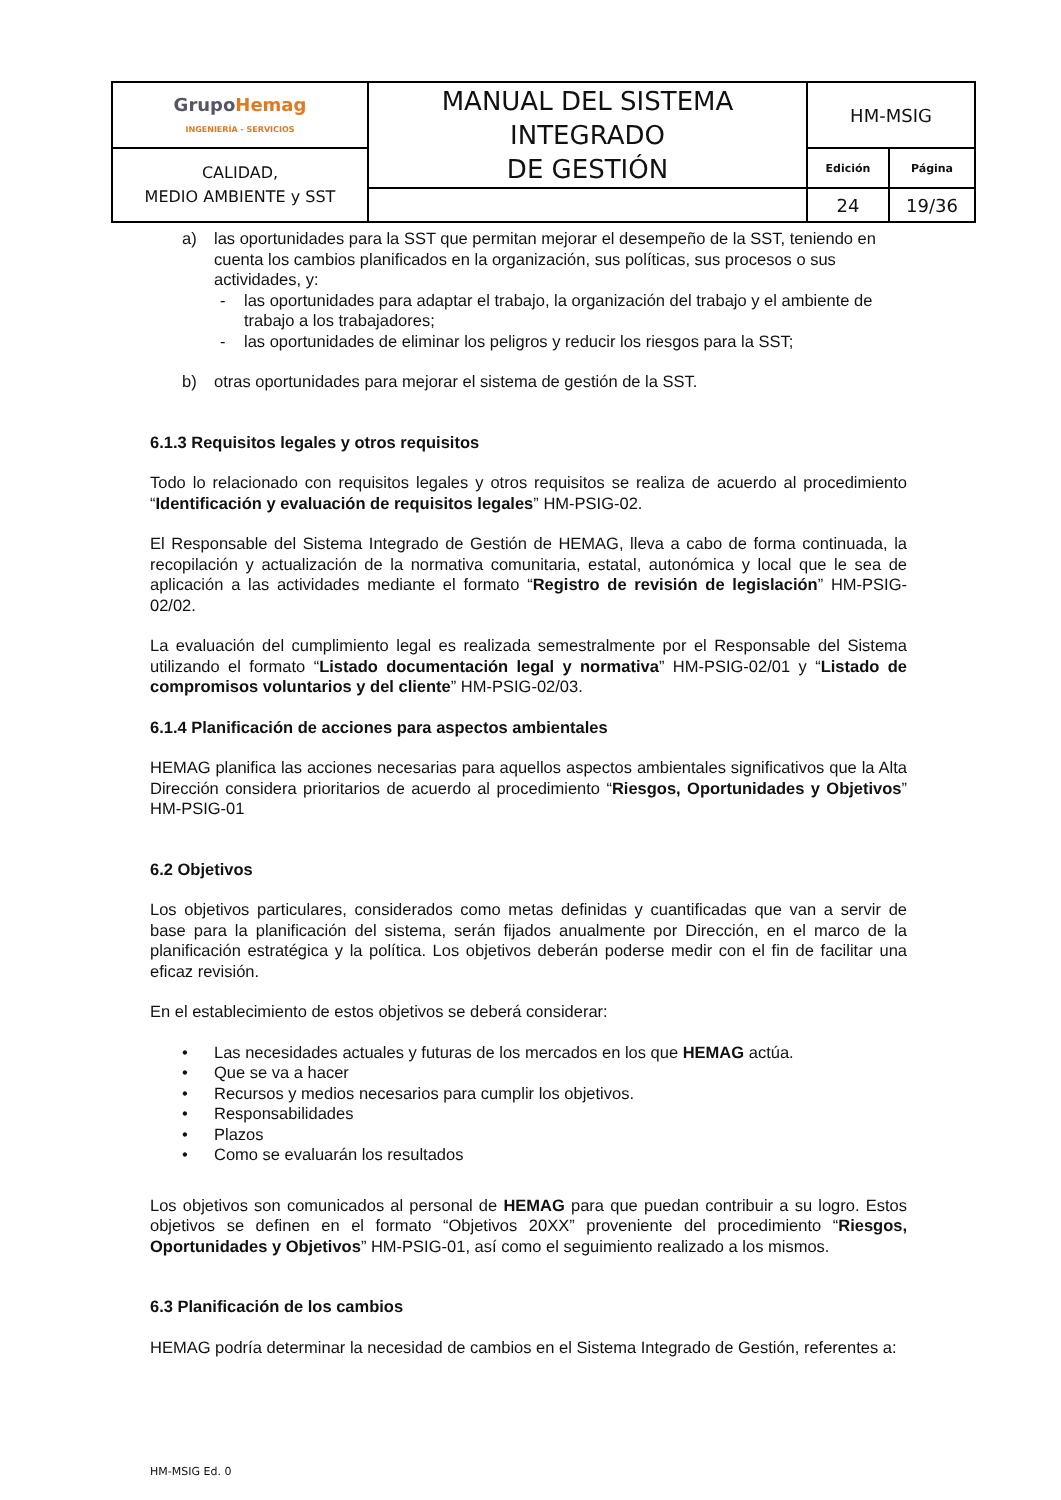| Grupo Hemag INGENIERÍA - SERVICIOS | MANUAL DEL SISTEMA INTEGRADO DE GESTIÓN | HM-MSIG | |
| CALIDAD, MEDIO AMBIENTE y SST | | Edición | Página |
| | | 24 | 19/36 |
a) las oportunidades para la SST que permitan mejorar el desempeño de la SST, teniendo en cuenta los cambios planificados en la organización, sus políticas, sus procesos o sus actividades, y:
- las oportunidades para adaptar el trabajo, la organización del trabajo y el ambiente de trabajo a los trabajadores;
- las oportunidades de eliminar los peligros y reducir los riesgos para la SST;
b) otras oportunidades para mejorar el sistema de gestión de la SST.
6.1.3 Requisitos legales y otros requisitos
Todo lo relacionado con requisitos legales y otros requisitos se realiza de acuerdo al procedimiento “Identificación y evaluación de requisitos legales” HM-PSIG-02.
El Responsable del Sistema Integrado de Gestión de HEMAG, lleva a cabo de forma continuada, la recopilación y actualización de la normativa comunitaria, estatal, autonómica y local que le sea de aplicación a las actividades mediante el formato “Registro de revisión de legislación” HM-PSIG-02/02.
La evaluación del cumplimiento legal es realizada semestralmente por el Responsable del Sistema utilizando el formato “Listado documentación legal y normativa” HM-PSIG-02/01 y “Listado de compromisos voluntarios y del cliente” HM-PSIG-02/03.
6.1.4 Planificación de acciones para aspectos ambientales
HEMAG planifica las acciones necesarias para aquellos aspectos ambientales significativos que la Alta Dirección considera prioritarios de acuerdo al procedimiento “Riesgos, Oportunidades y Objetivos” HM-PSIG-01
6.2 Objetivos
Los objetivos particulares, considerados como metas definidas y cuantificadas que van a servir de base para la planificación del sistema, serán fijados anualmente por Dirección, en el marco de la planificación estratégica y la política. Los objetivos deberán poderse medir con el fin de facilitar una eficaz revisión.
En el establecimiento de estos objetivos se deberá considerar:
• Las necesidades actuales y futuras de los mercados en los que HEMAG actúa.
• Que se va a hacer
• Recursos y medios necesarios para cumplir los objetivos.
• Responsabilidades
• Plazos
• Como se evaluarán los resultados
Los objetivos son comunicados al personal de HEMAG para que puedan contribuir a su logro. Estos objetivos se definen en el formato “Objetivos 20XX” proveniente del procedimiento “Riesgos, Oportunidades y Objetivos” HM-PSIG-01, así como el seguimiento realizado a los mismos.
6.3 Planificación de los cambios
HEMAG podría determinar la necesidad de cambios en el Sistema Integrado de Gestión, referentes a:
HM-MSIG Ed. 0